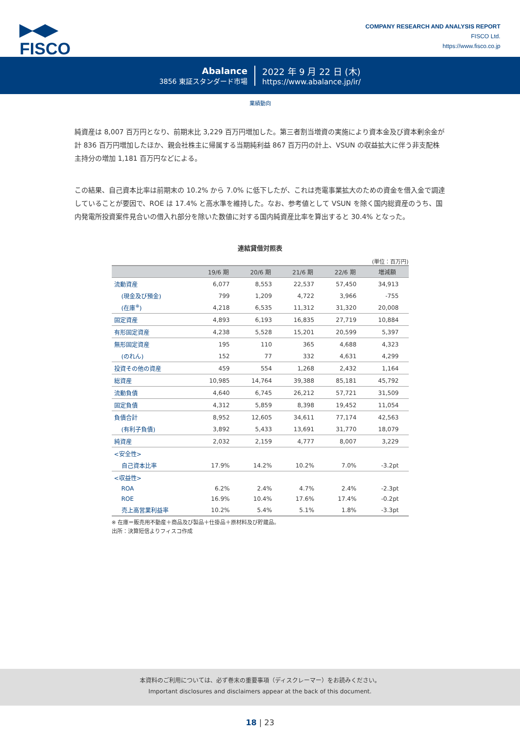▶◀▶
FISCO
COMPANY RESEARCH AND ANALYSIS REPORT
FISCO Ltd.
https://www.fisco.co.jp
Abalance
3856 東証スタンダード市場
2022 年 9 月 22 日 (木)
https://www.abalance.jp/ir/
業績動向
純資産は 8,007 百万円となり、前期末比 3,229 百万円増加した。第三者割当増資の実施により資本金及び資本剰余金が計 836 百万円増加したほか、親会社株主に帰属する当期純利益 867 百万円の計上、VSUN の収益拡大に伴う非支配株主持分の増加 1,181 百万円などによる。
この結果、自己資本比率は前期末の 10.2% から 7.0% に低下したが、これは売電事業拡大のための資金を借入金で調達していることが要因で、ROE は 17.4% と高水準を維持した。なお、参考値として VSUN を除く国内総資産のうち、国内発電所投資案件見合いの借入れ部分を除いた数値に対する国内純資産比率を算出すると 30.4% となった。
連結貸借対照表
(単位：百万円)
| | 19/6 期 | 20/6 期 | 21/6 期 | 22/6 期 | 増減額 |
| --- | --- | --- | --- | --- | --- |
| 流動資産 | 6,077 | 8,553 | 22,537 | 57,450 | 34,913 |
| (現金及び預金) | 799 | 1,209 | 4,722 | 3,966 | -755 |
| (在庫<sup>※</sup>) | 4,218 | 6,535 | 11,312 | 31,320 | 20,008 |
| 固定資産 | 4,893 | 6,193 | 16,835 | 27,719 | 10,884 |
| 有形固定資産 | 4,238 | 5,528 | 15,201 | 20,599 | 5,397 |
| 無形固定資産 | 195 | 110 | 365 | 4,688 | 4,323 |
| (のれん) | 152 | 77 | 332 | 4,631 | 4,299 |
| 投資その他の資産 | 459 | 554 | 1,268 | 2,432 | 1,164 |
| 総資産 | 10,985 | 14,764 | 39,388 | 85,181 | 45,792 |
| 流動負債 | 4,640 | 6,745 | 26,212 | 57,721 | 31,509 |
| 固定負債 | 4,312 | 5,859 | 8,398 | 19,452 | 11,054 |
| 負債合計 | 8,952 | 12,605 | 34,611 | 77,174 | 42,563 |
| (有利子負債) | 3,892 | 5,433 | 13,691 | 31,770 | 18,079 |
| 純資産 | 2,032 | 2,159 | 4,777 | 8,007 | 3,229 |
| <安全性> | | | | | |
| 自己資本比率 | 17.9% | 14.2% | 10.2% | 7.0% | -3.2pt |
| <収益性> | | | | | |
| ROA | 6.2% | 2.4% | 4.7% | 2.4% | -2.3pt |
| ROE | 16.9% | 10.4% | 17.6% | 17.4% | -0.2pt |
| 売上高営業利益率 | 10.2% | 5.4% | 5.1% | 1.8% | -3.3pt |
※ 在庫＝販売用不動産＋商品及び製品＋仕掛品＋原材料及び貯蔵品。
出所：決算短信よりフィスコ作成
本資料のご利用については、必ず巻末の重要事項（ディスクレーマー）をお読みください。
Important disclosures and disclaimers appear at the back of this document.
18 | 23